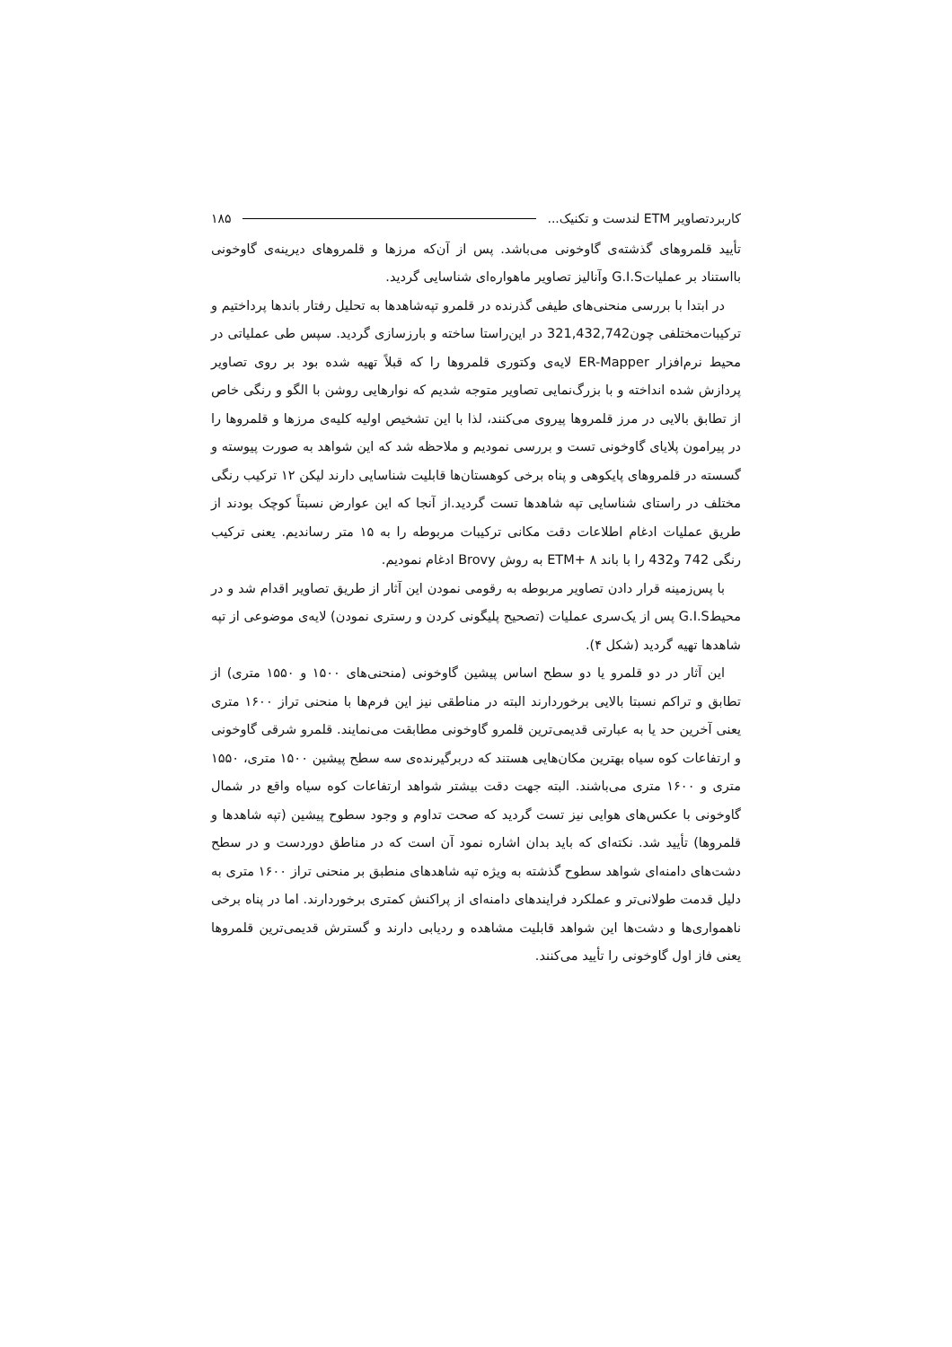کاربردتصاویر ETM لندست و تکنیک... ۱۸۵
تأیید قلمروهای گذشته‌ی گاوخونی می‌باشد. پس از آن‌که مرزها و قلمروهای دیرینه‌ی گاوخونی بااستناد بر عملیاتG.I.S وآنالیز تصاویر ماهواره‌ای شناسایی گردید.
در ابتدا با بررسی منحنی‌های طیفی گذرنده در قلمرو تپه‌شاهدها به تحلیل رفتار باندها پرداختیم و ترکیبات‌مختلفی چون321,432,742 در این‌راستا ساخته و بارزسازی گردید. سپس طی عملیاتی در محیط نرم‌افزار ER-Mapper لایه‌ی وکتوری قلمروها را که قبلاً تهیه شده بود بر روی تصاویر پردازش شده انداخته و با بزرگ‌نمایی تصاویر متوجه شدیم که نوارهایی روشن با الگو و رنگی خاص از تطابق بالایی در مرز قلمروها پیروی می‌کنند، لذا با این تشخیص اولیه کلیه‌ی مرزها و قلمروها را در پیرامون پلایای گاوخونی تست و بررسی نمودیم و ملاحظه شد که این شواهد به صورت پیوسته و گسسته در قلمروهای پایکوهی و پناه برخی کوهستان‌ها قابلیت شناسایی دارند لیکن ۱۲ ترکیب رنگی مختلف در راستای شناسایی تپه شاهدها تست گردید.از آنجا که این عوارض نسبتاً کوچک بودند از طریق عملیات ادغام اطلاعات دقت مکانی ترکیبات مربوطه را به ۱۵ متر رساندیم. یعنی ترکیب رنگی 742 و432 را با باند ۸ +ETM به روش Brovy ادغام نمودیم.
با پس‌زمینه قرار دادن تصاویر مربوطه به رقومی نمودن این آثار از طریق تصاویر اقدام شد و در محیطG.I.S پس از یک‌سری عملیات (تصحیح پلیگونی کردن و رستری نمودن) لایه‌ی موضوعی از تپه شاهدها تهیه گردید (شکل ۴).
این آثار در دو قلمرو یا دو سطح اساس پیشین گاوخونی (منحنی‌های ۱۵۰۰ و ۱۵۵۰ متری) از تطابق و تراکم نسبتا بالایی برخوردارند البته در مناطقی نیز این فرم‌ها با منحنی تراز ۱۶۰۰ متری یعنی آخرین حد یا به عبارتی قدیمی‌ترین قلمرو گاوخونی مطابقت می‌نمایند. قلمرو شرقی گاوخونی و ارتفاعات کوه سیاه بهترین مکان‌هایی هستند که دربرگیرنده‌ی سه سطح پیشین ۱۵۰۰ متری، ۱۵۵۰ متری و ۱۶۰۰ متری می‌باشند. البته جهت دقت بیشتر شواهد ارتفاعات کوه سیاه واقع در شمال گاوخونی با عکس‌های هوایی نیز تست گردید که صحت تداوم و وجود سطوح پیشین (تپه شاهدها و قلمروها) تأیید شد. نکته‌ای که باید بدان اشاره نمود آن است که در مناطق دوردست و در سطح دشت‌های دامنه‌ای شواهد سطوح گذشته به ویژه تپه شاهدهای منطبق بر منحنی تراز ۱۶۰۰ متری به دلیل قدمت طولانی‌تر و عملکرد فرایندهای دامنه‌ای از پراکنش کمتری برخوردارند. اما در پناه برخی ناهمواری‌ها و دشت‌ها این شواهد قابلیت مشاهده و ردیابی دارند و گسترش قدیمی‌ترین قلمروها یعنی فاز اول گاوخونی را تأیید می‌کنند.